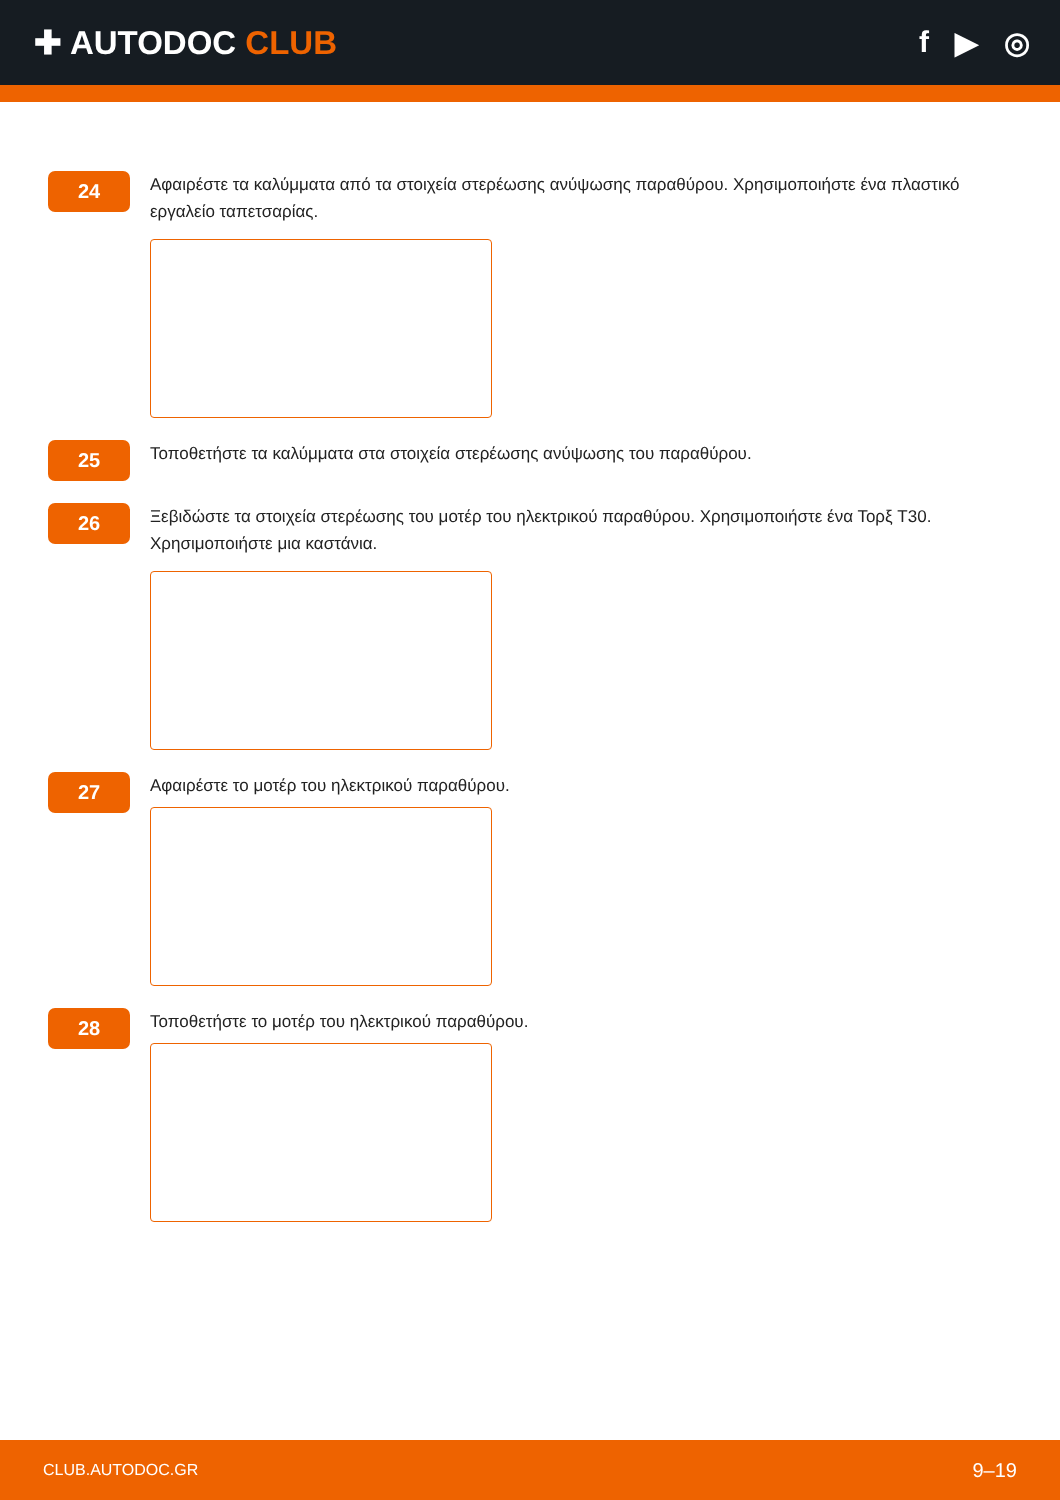✚ AUTODOC CLUB f ▶ ◎
24
Αφαιρέστε τα καλύμματα από τα στοιχεία στερέωσης ανύψωσης παραθύρου. Χρησιμοποιήστε ένα πλαστικό εργαλείο ταπετσαρίας.
25
Τοποθετήστε τα καλύμματα στα στοιχεία στερέωσης ανύψωσης του παραθύρου.
26
Ξεβιδώστε τα στοιχεία στερέωσης του μοτέρ του ηλεκτρικού παραθύρου. Χρησιμοποιήστε ένα Τορξ T30. Χρησιμοποιήστε μια καστάνια.
27
Αφαιρέστε το μοτέρ του ηλεκτρικού παραθύρου.
28
Τοποθετήστε το μοτέρ του ηλεκτρικού παραθύρου.
CLUB.AUTODOC.GR 9–19